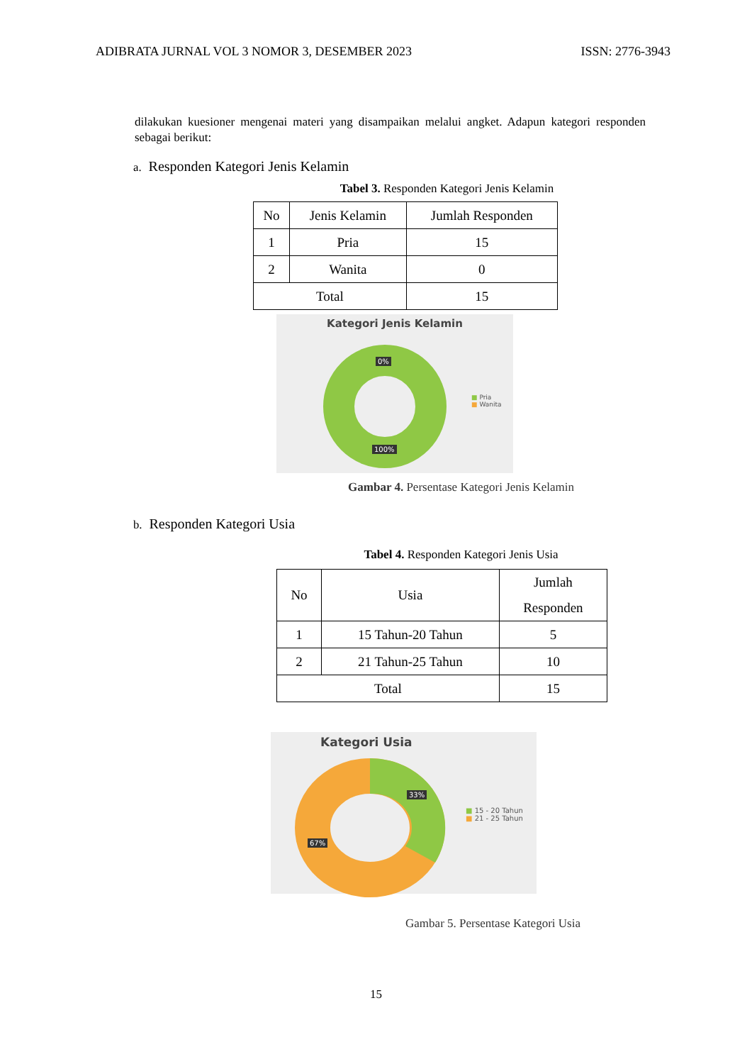ADIBRATA JURNAL VOL 3 NOMOR 3, DESEMBER 2023 ISSN: 2776-3943
dilakukan kuesioner mengenai materi yang disampaikan melalui angket. Adapun kategori responden sebagai berikut:
a. Responden Kategori Jenis Kelamin
Tabel 3. Responden Kategori Jenis Kelamin
| No | Jenis Kelamin | Jumlah Responden |
| 1 | Pria | 15 |
| 2 | Wanita | 0 |
| Total | | 15 |
Kategori Jenis Kelamin
0%
100%
■ Pria
■ Wanita
Gambar 4. Persentase Kategori Jenis Kelamin
b. Responden Kategori Usia
Tabel 4. Responden Kategori Jenis Usia
| No | Usia | Jumlah Responden |
| 1 | 15 Tahun-20 Tahun | 5 |
| 2 | 21 Tahun-25 Tahun | 10 |
| Total | | 15 |
Kategori Usia
33%
67%
■ 15 - 20 Tahun
■ 21 - 25 Tahun
Gambar 5. Persentase Kategori Usia
15